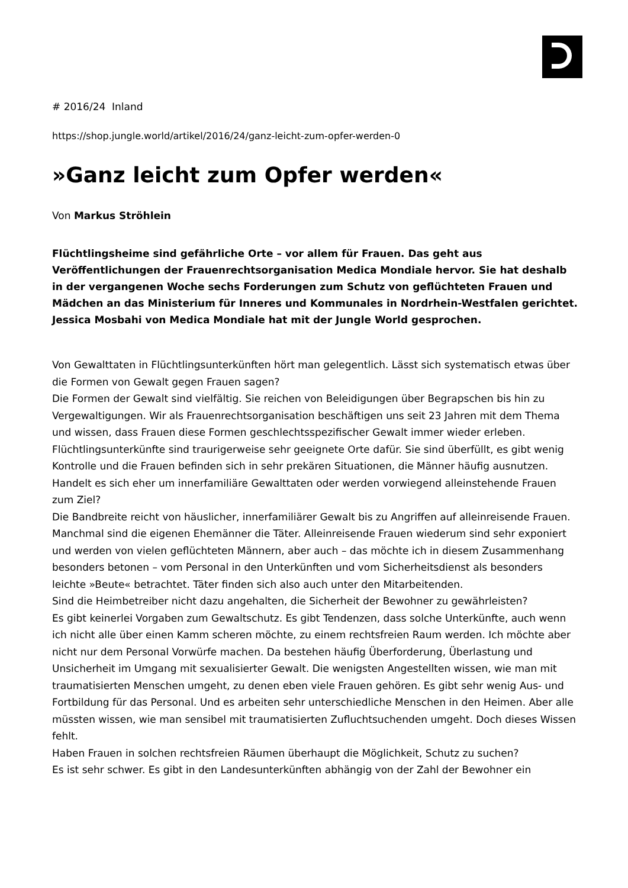# 2016/24 Inland
https://shop.jungle.world/artikel/2016/24/ganz-leicht-zum-opfer-werden-0
»Ganz leicht zum Opfer werden«
Von Markus Ströhlein
Flüchtlingsheime sind gefährliche Orte – vor allem für Frauen. Das geht aus Veröffentlichungen der Frauenrechtsorganisation Medica Mondiale hervor. Sie hat deshalb in der vergangenen Woche sechs Forderungen zum Schutz von geflüchteten Frauen und Mädchen an das Ministerium für Inneres und Kommunales in Nordrhein-Westfalen gerichtet. Jessica Mosbahi von Medica Mondiale hat mit der Jungle World gesprochen.
Von Gewalttaten in Flüchtlingsunterkünften hört man gelegentlich. Lässt sich systematisch etwas über die Formen von Gewalt gegen Frauen sagen?
Die Formen der Gewalt sind vielfältig. Sie reichen von Beleidigungen über Begrapschen bis hin zu Vergewaltigungen. Wir als Frauenrechtsorganisation beschäftigen uns seit 23 Jahren mit dem Thema und wissen, dass Frauen diese Formen geschlechtsspezifischer Gewalt immer wieder erleben. Flüchtlingsunterkünfte sind traurigerweise sehr geeignete Orte dafür. Sie sind überfüllt, es gibt wenig Kontrolle und die Frauen befinden sich in sehr prekären Situationen, die Männer häufig ausnutzen.
Handelt es sich eher um innerfamiliäre Gewalttaten oder werden vorwiegend alleinstehende Frauen zum Ziel?
Die Bandbreite reicht von häuslicher, innerfamiliärer Gewalt bis zu Angriffen auf alleinreisende Frauen. Manchmal sind die eigenen Ehemänner die Täter. Alleinreisende Frauen wiederum sind sehr exponiert und werden von vielen geflüchteten Männern, aber auch – das möchte ich in diesem Zusammenhang besonders betonen – vom Personal in den Unterkünften und vom Sicherheitsdienst als besonders leichte »Beute« betrachtet. Täter finden sich also auch unter den Mitarbeitenden.
Sind die Heimbetreiber nicht dazu angehalten, die Sicherheit der Bewohner zu gewährleisten?
Es gibt keinerlei Vorgaben zum Gewaltschutz. Es gibt Tendenzen, dass solche Unterkünfte, auch wenn ich nicht alle über einen Kamm scheren möchte, zu einem rechtsfreien Raum werden. Ich möchte aber nicht nur dem Personal Vorwürfe machen. Da bestehen häufig Überforderung, Überlastung und Unsicherheit im Umgang mit sexualisierter Gewalt. Die wenigsten Angestellten wissen, wie man mit traumatisierten Menschen umgeht, zu denen eben viele Frauen gehören. Es gibt sehr wenig Aus- und Fortbildung für das Personal. Und es arbeiten sehr unterschiedliche Menschen in den Heimen. Aber alle müssten wissen, wie man sensibel mit traumatisierten Zufluchtsuchenden umgeht. Doch dieses Wissen fehlt.
Haben Frauen in solchen rechtsfreien Räumen überhaupt die Möglichkeit, Schutz zu suchen?
Es ist sehr schwer. Es gibt in den Landesunterkünften abhängig von der Zahl der Bewohner ein